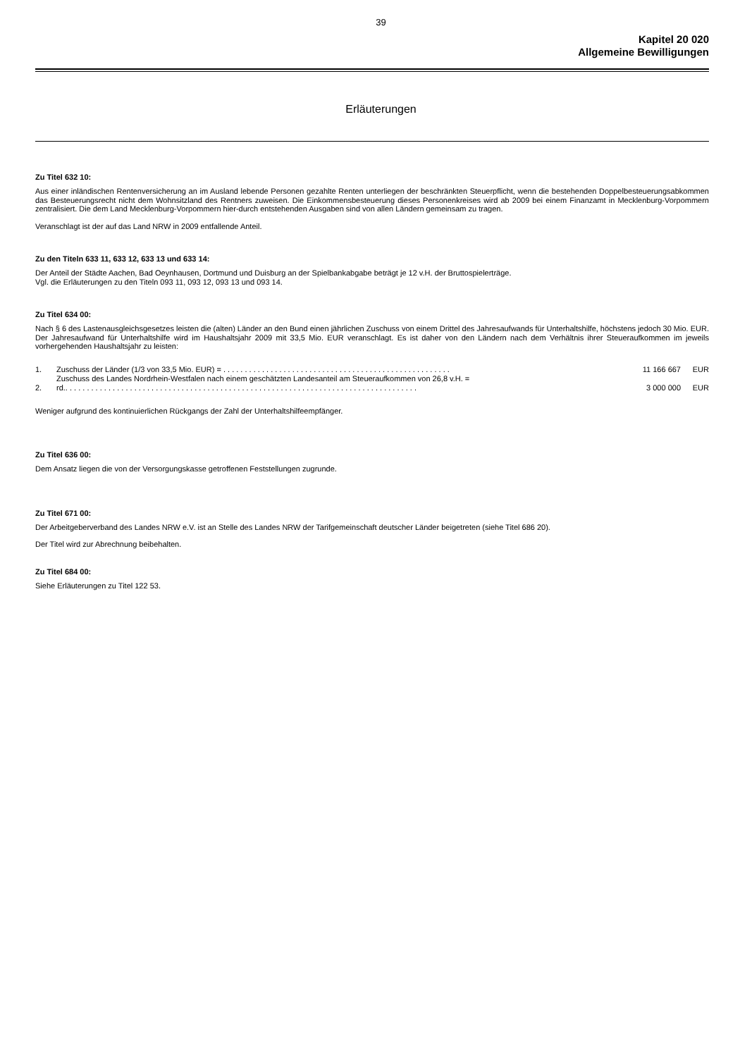39
Kapitel 20 020
Allgemeine Bewilligungen
Erläuterungen
Zu Titel 632 10:
Aus einer inländischen Rentenversicherung an im Ausland lebende Personen gezahlte Renten unterliegen der beschränkten Steuerpflicht, wenn die bestehenden Doppelbesteuerungsabkommen das Besteuerungsrecht nicht dem Wohnsitzland des Rentners zuweisen. Die Einkommensbesteuerung dieses Personenkreises wird ab 2009 bei einem Finanzamt in Mecklenburg-Vorpommern zentralisiert. Die dem Land Mecklenburg-Vorpommern hier-durch entstehenden Ausgaben sind von allen Ländern gemeinsam zu tragen.
Veranschlagt ist der auf das Land NRW in 2009 entfallende Anteil.
Zu den Titeln 633 11, 633 12, 633 13 und 633 14:
Der Anteil der Städte Aachen, Bad Oeynhausen, Dortmund und Duisburg an der Spielbankabgabe beträgt je 12 v.H. der Bruttospielerträge.
Vgl. die Erläuterungen zu den Titeln 093 11, 093 12, 093 13 und 093 14.
Zu Titel 634 00:
Nach § 6 des Lastenausgleichsgesetzes leisten die (alten) Länder an den Bund einen jährlichen Zuschuss von einem Drittel des Jahresaufwands für Unterhaltshilfe, höchstens jedoch 30 Mio. EUR. Der Jahresaufwand für Unterhaltshilfe wird im Haushaltsjahr 2009 mit 33,5 Mio. EUR veranschlagt. Es ist daher von den Ländern nach dem Verhältnis ihrer Steueraufkommen im jeweils vorhergehenden Haushaltsjahr zu leisten:
| 1. | Zuschuss der Länder (1/3 von 33,5 Mio. EUR) = . . . . . . . . . . . . . . . . . . . . . . . . . . . . . . . . . . . . . . . . . . . . . . . . . . . . . | 11 166 667 | EUR |
| 2. | Zuschuss des Landes Nordrhein-Westfalen nach einem geschätzten Landesanteil am Steueraufkommen von 26,8 v.H. = rd.. . . . . . . . . . . . . . . . . . . . . . . . . . . . . . . . . . . . . . . . . . . . . . . . . . . . . . . . . . . . . . . . . . . . . . . . . . . . . . . . . . | 3 000 000 | EUR |
Weniger aufgrund des kontinuierlichen Rückgangs der Zahl der Unterhaltshilfeempfänger.
Zu Titel 636 00:
Dem Ansatz liegen die von der Versorgungskasse getroffenen Feststellungen zugrunde.
Zu Titel 671 00:
Der Arbeitgeberverband des Landes NRW e.V. ist an Stelle des Landes NRW der Tarifgemeinschaft deutscher Länder beigetreten (siehe Titel 686 20).
Der Titel wird zur Abrechnung beibehalten.
Zu Titel 684 00:
Siehe Erläuterungen zu Titel 122 53.